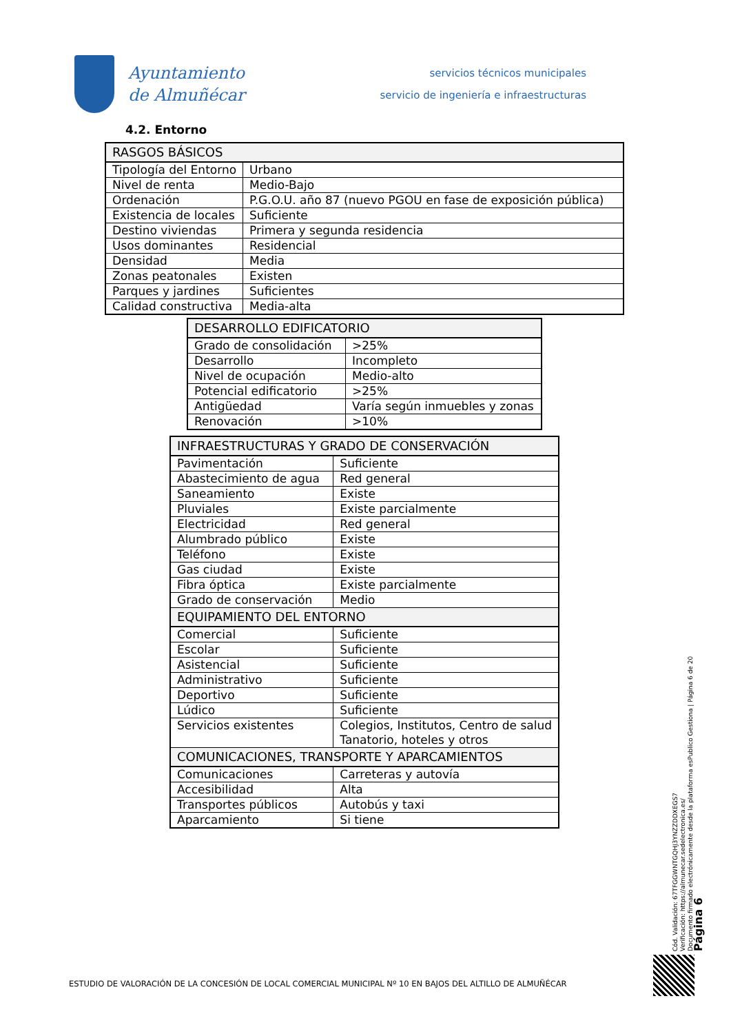Ayuntamiento
de Almuñécar
servicios técnicos municipales
servicio de ingeniería e infraestructuras
4.2. Entorno
| RASGOS BÁSICOS | |
| --- | --- |
| Tipología del Entorno | Urbano |
| Nivel de renta | Medio-Bajo |
| Ordenación | P.G.O.U. año 87 (nuevo PGOU en fase de exposición pública) |
| Existencia de locales | Suficiente |
| Destino viviendas | Primera y segunda residencia |
| Usos dominantes | Residencial |
| Densidad | Media |
| Zonas peatonales | Existen |
| Parques y jardines | Suficientes |
| Calidad constructiva | Media-alta |
| DESARROLLO EDIFICATORIO | |
| --- | --- |
| Grado de consolidación | >25% |
| Desarrollo | Incompleto |
| Nivel de ocupación | Medio-alto |
| Potencial edificatorio | >25% |
| Antigüedad | Varía según inmuebles y zonas |
| Renovación | >10% |
| INFRAESTRUCTURAS Y GRADO DE CONSERVACIÓN | |
| --- | --- |
| Pavimentación | Suficiente |
| Abastecimiento de agua | Red general |
| Saneamiento | Existe |
| Pluviales | Existe parcialmente |
| Electricidad | Red general |
| Alumbrado público | Existe |
| Teléfono | Existe |
| Gas ciudad | Existe |
| Fibra óptica | Existe parcialmente |
| Grado de conservación | Medio |
| EQUIPAMIENTO DEL ENTORNO | |
| Comercial | Suficiente |
| Escolar | Suficiente |
| Asistencial | Suficiente |
| Administrativo | Suficiente |
| Deportivo | Suficiente |
| Lúdico | Suficiente |
| Servicios existentes | Colegios, Institutos, Centro de salud Tanatorio, hoteles y otros |
| COMUNICACIONES, TRANSPORTE Y APARCAMIENTOS | |
| Comunicaciones | Carreteras y autovía |
| Accesibilidad | Alta |
| Transportes públicos | Autobús y taxi |
| Aparcamiento | Si tiene |
Cód. Validación: 67TFGGWNTGQHJ3YNZZDDXEGS7
Verificación: https://almunecar.sedelectronica.es/
Documento firmado electrónicamente desde la plataforma esPublico Gestiona | Página 6 de 20
Página 6
ESTUDIO DE VALORACIÓN DE LA CONCESIÓN DE LOCAL COMERCIAL MUNICIPAL Nº 10 EN BAJOS DEL ALTILLO DE ALMUÑÉCAR